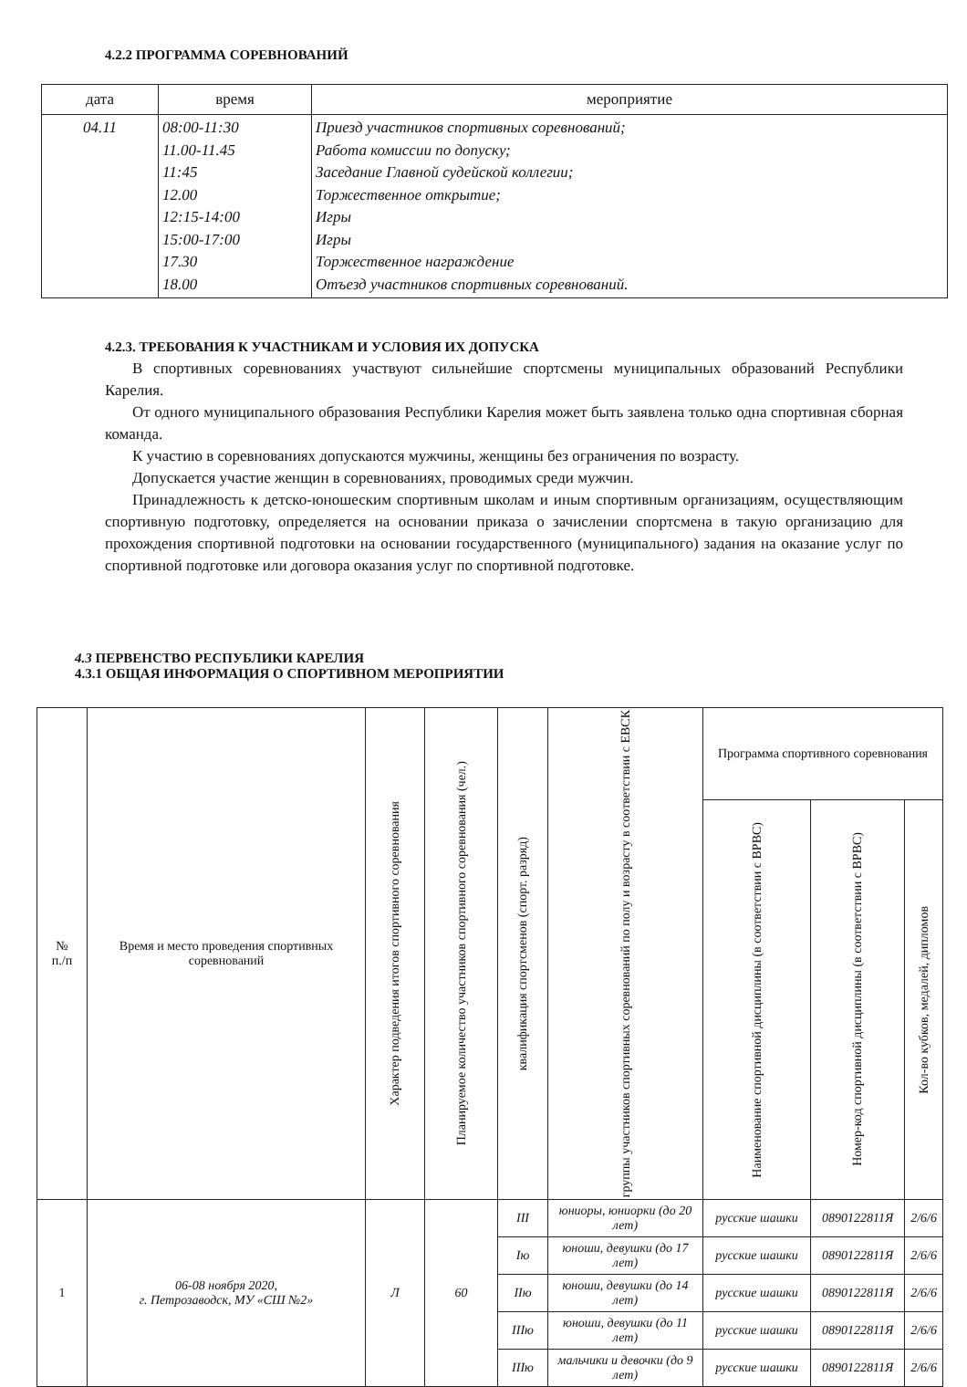4.2.2 ПРОГРАММА СОРЕВНОВАНИЙ
| дата | время | мероприятие |
| --- | --- | --- |
| 04.11 | 08:00-11:30 11.00-11.45 11:45 12.00 12:15-14:00 15:00-17:00 17.30 18.00 | Приезд участников спортивных соревнований; Работа комиссии по допуску; Заседание Главной судейской коллегии; Торжественное открытие; Игры Игры Торжественное награждение Отъезд участников спортивных соревнований. |
4.2.3. ТРЕБОВАНИЯ К УЧАСТНИКАМ И УСЛОВИЯ ИХ ДОПУСКА
В спортивных соревнованиях участвуют сильнейшие спортсмены муниципальных образований Республики Карелия.
От одного муниципального образования Республики Карелия может быть заявлена только одна спортивная сборная команда.
К участию в соревнованиях допускаются мужчины, женщины без ограничения по возрасту.
Допускается участие женщин в соревнованиях, проводимых среди мужчин.
Принадлежность к детско-юношеским спортивным школам и иным спортивным организациям, осуществляющим спортивную подготовку, определяется на основании приказа о зачислении спортсмена в такую организацию для прохождения спортивной подготовки на основании государственного (муниципального) задания на оказание услуг по спортивной подготовке или договора оказания услуг по спортивной подготовке.
4.3 ПЕРВЕНСТВО РЕСПУБЛИКИ КАРЕЛИЯ
4.3.1 ОБЩАЯ ИНФОРМАЦИЯ О СПОРТИВНОМ МЕРОПРИЯТИИ
| № п./п | Время и место проведения спортивных соревнований | Характер подведения итогов спортивного соревнования | Планируемое количество участников спортивного соревнования (чел.) | квалификация спортсменов (спорт. разряд) | группы участников спортивных соревнований по полу и возрасту в соответствии с ЕВСК | Программа спортивного соревнования | | |
| --- | --- | --- | --- | --- | --- | --- | --- | --- |
| | | | | | | Наименование спортивной дисциплины (в соответствии с ВРВС) | Номер-код спортивной дисциплины (в соответствии с ВРВС) | Кол-во кубков, медалей, дипломов |
| 1 | 06-08 ноября 2020, г. Петрозаводск, МУ «СШ №2» | Л | 60 | III | юниоры, юниорки (до 20 лет) | русские шашки | 0890122811Я | 2/6/6 |
| | | | | Iю | юноши, девушки (до 17 лет) | русские шашки | 0890122811Я | 2/6/6 |
| | | | | IIю | юноши, девушки (до 14 лет) | русские шашки | 0890122811Я | 2/6/6 |
| | | | | IIIю | юноши, девушки (до 11 лет) | русские шашки | 0890122811Я | 2/6/6 |
| | | | | IIIю | мальчики и девочки (до 9 лет) | русские шашки | 0890122811Я | 2/6/6 |